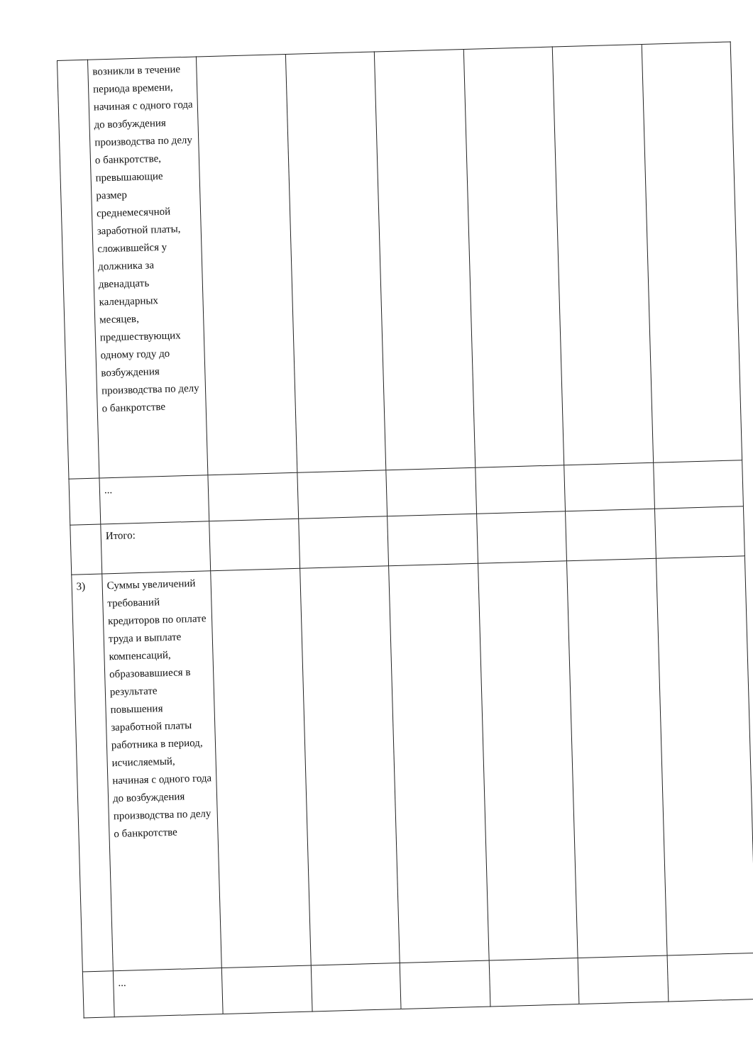| | возникли в течение периода времени, начиная с одного года до возбуждения производства по делу о банкротстве, превышающие размер среднемесячной заработной платы, сложившейся у должника за двенадцать календарных месяцев, предшествующих одному году до возбуждения производства по делу о банкротстве | | | | | | |
| | ... | | | | | | |
| | Итого: | | | | | | |
| 3) | Суммы увеличений требований кредиторов по оплате труда и выплате компенсаций, образовавшиеся в результате повышения заработной платы работника в период, исчисляемый, начиная с одного года до возбуждения производства по делу о банкротстве | | | | | | |
| | ... | | | | | | |